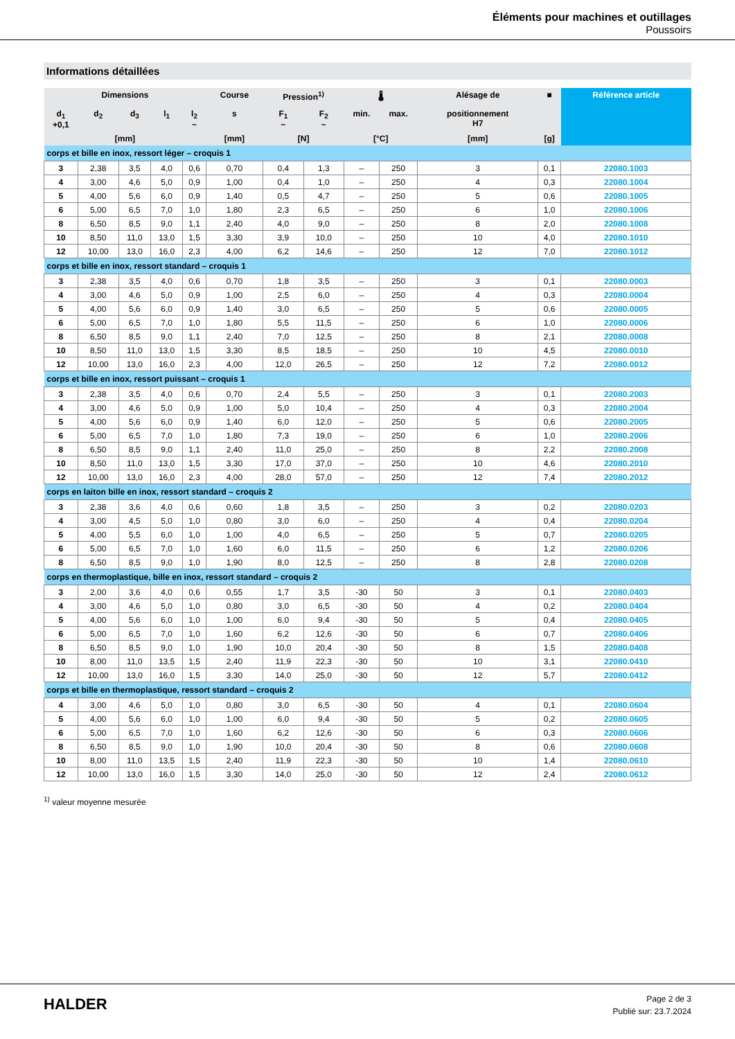Éléments pour machines et outillages
Poussoirs
Informations détaillées
| Dimensions | | | | | Course | Pression<sup>1)</sup> | | 🌡 | | Alésage de | ■ | Référence article |
| --- | --- | --- | --- | --- | --- | --- | --- | --- | --- | --- | --- | --- |
| d<sub>1</sub> +0,1 | d<sub>2</sub> | d<sub>3</sub> | l<sub>1</sub> | l<sub>2</sub> ~ | s | F<sub>1</sub> ~ | F<sub>2</sub> ~ | min. | max. | positionnement H7 | | |
| [mm] | | | | | [mm] | [N] | | [°C] | | [mm] | [g] | |
| corps et bille en inox, ressort léger – croquis 1 | | | | | | | | | | | | |
| 3 | 2,38 | 3,5 | 4,0 | 0,6 | 0,70 | 0,4 | 1,3 | – | 250 | 3 | 0,1 | 22080.1003 |
| 4 | 3,00 | 4,6 | 5,0 | 0,9 | 1,00 | 0,4 | 1,0 | – | 250 | 4 | 0,3 | 22080.1004 |
| 5 | 4,00 | 5,6 | 6,0 | 0,9 | 1,40 | 0,5 | 4,7 | – | 250 | 5 | 0,6 | 22080.1005 |
| 6 | 5,00 | 6,5 | 7,0 | 1,0 | 1,80 | 2,3 | 6,5 | – | 250 | 6 | 1,0 | 22080.1006 |
| 8 | 6,50 | 8,5 | 9,0 | 1,1 | 2,40 | 4,0 | 9,0 | – | 250 | 8 | 2,0 | 22080.1008 |
| 10 | 8,50 | 11,0 | 13,0 | 1,5 | 3,30 | 3,9 | 10,0 | – | 250 | 10 | 4,0 | 22080.1010 |
| 12 | 10,00 | 13,0 | 16,0 | 2,3 | 4,00 | 6,2 | 14,6 | – | 250 | 12 | 7,0 | 22080.1012 |
| corps et bille en inox, ressort standard – croquis 1 | | | | | | | | | | | | |
| 3 | 2,38 | 3,5 | 4,0 | 0,6 | 0,70 | 1,8 | 3,5 | – | 250 | 3 | 0,1 | 22080.0003 |
| 4 | 3,00 | 4,6 | 5,0 | 0,9 | 1,00 | 2,5 | 6,0 | – | 250 | 4 | 0,3 | 22080.0004 |
| 5 | 4,00 | 5,6 | 6,0 | 0,9 | 1,40 | 3,0 | 6,5 | – | 250 | 5 | 0,6 | 22080.0005 |
| 6 | 5,00 | 6,5 | 7,0 | 1,0 | 1,80 | 5,5 | 11,5 | – | 250 | 6 | 1,0 | 22080.0006 |
| 8 | 6,50 | 8,5 | 9,0 | 1,1 | 2,40 | 7,0 | 12,5 | – | 250 | 8 | 2,1 | 22080.0008 |
| 10 | 8,50 | 11,0 | 13,0 | 1,5 | 3,30 | 8,5 | 18,5 | – | 250 | 10 | 4,5 | 22080.0010 |
| 12 | 10,00 | 13,0 | 16,0 | 2,3 | 4,00 | 12,0 | 26,5 | – | 250 | 12 | 7,2 | 22080.0012 |
| corps et bille en inox, ressort puissant – croquis 1 | | | | | | | | | | | | |
| 3 | 2,38 | 3,5 | 4,0 | 0,6 | 0,70 | 2,4 | 5,5 | – | 250 | 3 | 0,1 | 22080.2003 |
| 4 | 3,00 | 4,6 | 5,0 | 0,9 | 1,00 | 5,0 | 10,4 | – | 250 | 4 | 0,3 | 22080.2004 |
| 5 | 4,00 | 5,6 | 6,0 | 0,9 | 1,40 | 6,0 | 12,0 | – | 250 | 5 | 0,6 | 22080.2005 |
| 6 | 5,00 | 6,5 | 7,0 | 1,0 | 1,80 | 7,3 | 19,0 | – | 250 | 6 | 1,0 | 22080.2006 |
| 8 | 6,50 | 8,5 | 9,0 | 1,1 | 2,40 | 11,0 | 25,0 | – | 250 | 8 | 2,2 | 22080.2008 |
| 10 | 8,50 | 11,0 | 13,0 | 1,5 | 3,30 | 17,0 | 37,0 | – | 250 | 10 | 4,6 | 22080.2010 |
| 12 | 10,00 | 13,0 | 16,0 | 2,3 | 4,00 | 28,0 | 57,0 | – | 250 | 12 | 7,4 | 22080.2012 |
| corps en laiton bille en inox, ressort standard – croquis 2 | | | | | | | | | | | | |
| 3 | 2,38 | 3,6 | 4,0 | 0,6 | 0,60 | 1,8 | 3,5 | – | 250 | 3 | 0,2 | 22080.0203 |
| 4 | 3,00 | 4,5 | 5,0 | 1,0 | 0,80 | 3,0 | 6,0 | – | 250 | 4 | 0,4 | 22080.0204 |
| 5 | 4,00 | 5,5 | 6,0 | 1,0 | 1,00 | 4,0 | 6,5 | – | 250 | 5 | 0,7 | 22080.0205 |
| 6 | 5,00 | 6,5 | 7,0 | 1,0 | 1,60 | 6,0 | 11,5 | – | 250 | 6 | 1,2 | 22080.0206 |
| 8 | 6,50 | 8,5 | 9,0 | 1,0 | 1,90 | 8,0 | 12,5 | – | 250 | 8 | 2,8 | 22080.0208 |
| corps en thermoplastique, bille en inox, ressort standard – croquis 2 | | | | | | | | | | | | |
| 3 | 2,00 | 3,6 | 4,0 | 0,6 | 0,55 | 1,7 | 3,5 | -30 | 50 | 3 | 0,1 | 22080.0403 |
| 4 | 3,00 | 4,6 | 5,0 | 1,0 | 0,80 | 3,0 | 6,5 | -30 | 50 | 4 | 0,2 | 22080.0404 |
| 5 | 4,00 | 5,6 | 6,0 | 1,0 | 1,00 | 6,0 | 9,4 | -30 | 50 | 5 | 0,4 | 22080.0405 |
| 6 | 5,00 | 6,5 | 7,0 | 1,0 | 1,60 | 6,2 | 12,6 | -30 | 50 | 6 | 0,7 | 22080.0406 |
| 8 | 6,50 | 8,5 | 9,0 | 1,0 | 1,90 | 10,0 | 20,4 | -30 | 50 | 8 | 1,5 | 22080.0408 |
| 10 | 8,00 | 11,0 | 13,5 | 1,5 | 2,40 | 11,9 | 22,3 | -30 | 50 | 10 | 3,1 | 22080.0410 |
| 12 | 10,00 | 13,0 | 16,0 | 1,5 | 3,30 | 14,0 | 25,0 | -30 | 50 | 12 | 5,7 | 22080.0412 |
| corps et bille en thermoplastique, ressort standard – croquis 2 | | | | | | | | | | | | |
| 4 | 3,00 | 4,6 | 5,0 | 1,0 | 0,80 | 3,0 | 6,5 | -30 | 50 | 4 | 0,1 | 22080.0604 |
| 5 | 4,00 | 5,6 | 6,0 | 1,0 | 1,00 | 6,0 | 9,4 | -30 | 50 | 5 | 0,2 | 22080.0605 |
| 6 | 5,00 | 6,5 | 7,0 | 1,0 | 1,60 | 6,2 | 12,6 | -30 | 50 | 6 | 0,3 | 22080.0606 |
| 8 | 6,50 | 8,5 | 9,0 | 1,0 | 1,90 | 10,0 | 20,4 | -30 | 50 | 8 | 0,6 | 22080.0608 |
| 10 | 8,00 | 11,0 | 13,5 | 1,5 | 2,40 | 11,9 | 22,3 | -30 | 50 | 10 | 1,4 | 22080.0610 |
| 12 | 10,00 | 13,0 | 16,0 | 1,5 | 3,30 | 14,0 | 25,0 | -30 | 50 | 12 | 2,4 | 22080.0612 |
<sup>1)</sup> valeur moyenne mesurée
HALDER
Page 2 de 3
Publié sur: 23.7.2024